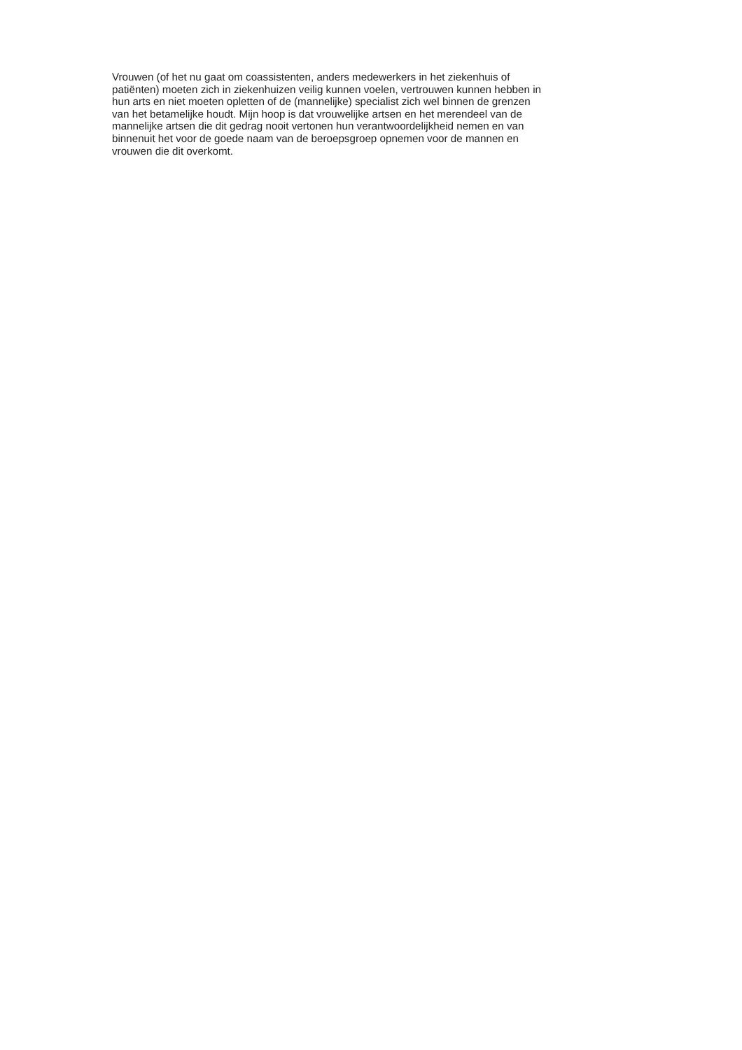Vrouwen (of het nu gaat om coassistenten, anders medewerkers in het ziekenhuis of
patiënten) moeten zich in ziekenhuizen veilig kunnen voelen, vertrouwen kunnen hebben in
hun arts en niet moeten opletten of de (mannelijke) specialist zich wel binnen de grenzen
van het betamelijke houdt. Mijn hoop is dat vrouwelijke artsen en het merendeel van de
mannelijke artsen die dit gedrag nooit vertonen hun verantwoordelijkheid nemen en van
binnenuit het voor de goede naam van de beroepsgroep opnemen voor de mannen en
vrouwen die dit overkomt.